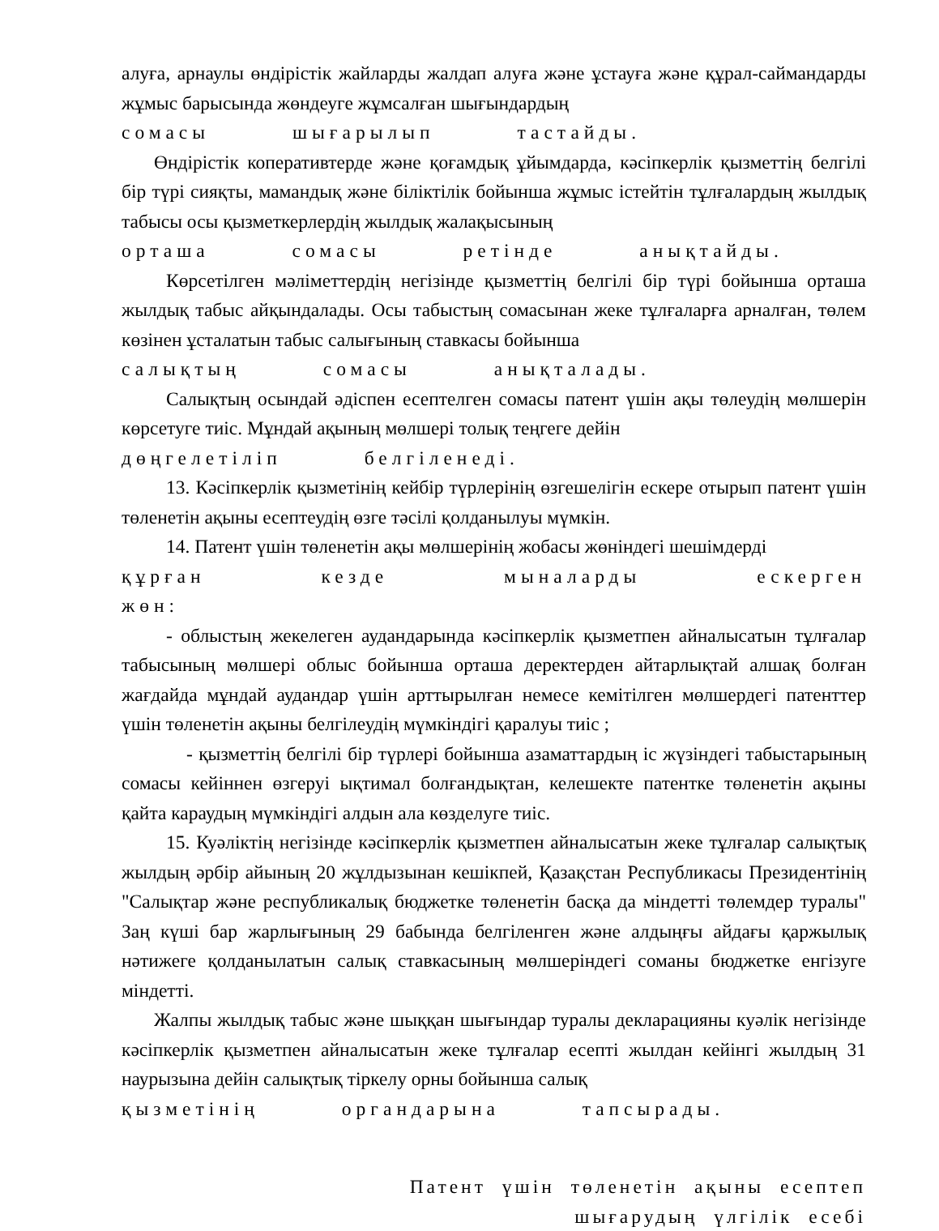алуға, арнаулы өндірістік жайларды жалдап алуға және ұстауға және құрал-саймандарды жұмыс барысында жөндеуге жұмсалған шығындардың
сомасы шығарылып тастайды.
Өндірістік коперативтерде және қоғамдық ұйымдарда, кәсіпкерлік қызметтің белгілі бір түрі сияқты, мамандық және біліктілік бойынша жұмыс істейтін тұлғалардың жылдық табысы осы қызметкерлердің жылдық жалақысының
орташа сомасы ретінде анықтайды.
Көрсетілген мәліметтердің негізінде қызметтің белгілі бір түрі бойынша орташа жылдық табыс айқындалады. Осы табыстың сомасынан жеке тұлғаларға арналған, төлем көзінен ұсталатын табыс салығының ставкасы бойынша
салықтың сомасы анықталады.
Салықтың осындай әдіспен есептелген сомасы патент үшін ақы төлеудің мөлшерін көрсетуге тиіс. Мұндай ақының мөлшері толық теңгеге дейін
дөңгелетіліп белгіленеді.
13. Кәсіпкерлік қызметінің кейбір түрлерінің өзгешелігін ескере отырып патент үшін төленетін ақыны есептеудің өзге тәсілі қолданылуы мүмкін.
14. Патент үшін төленетін ақы мөлшерінің жобасы жөніндегі шешімдерді
құрған кезде мыналарды ескерген жөн:
- облыстың жекелеген аудандарында кәсіпкерлік қызметпен айналысатын тұлғалар табысының мөлшері облыс бойынша орташа деректерден айтарлықтай алшақ болған жағдайда мұндай аудандар үшін арттырылған немесе кемітілген мөлшердегі патенттер үшін төленетін ақыны белгілеудің мүмкіндігі қаралуы тиіс ;
- қызметтің белгілі бір түрлері бойынша азаматтардың іс жүзіндегі табыстарының сомасы кейіннен өзгеруі ықтимал болғандықтан, келешекте патентке төленетін ақыны қайта караудың мүмкіндігі алдын ала көзделуге тиіс.
15. Куәліктің негізінде кәсіпкерлік қызметпен айналысатын жеке тұлғалар салықтық жылдың әрбір айының 20 жұлдызынан кешікпей, Қазақстан Республикасы Президентінің "Салықтар және республикалық бюджетке төленетін басқа да міндетті төлемдер туралы" Заң күші бар жарлығының 29 бабында белгіленген және алдыңғы айдағы қаржылық нәтижеге қолданылатын салық ставкасының мөлшеріндегі соманы бюджетке енгізуге міндетті.
Жалпы жылдық табыс және шыққан шығындар туралы декларацияны куәлік негізінде кәсіпкерлік қызметпен айналысатын жеке тұлғалар есепті жылдан кейінгі жылдың 31 наурызына дейін салықтық тіркелу орны бойынша салық
қызметінің органдарына тапсырады.
Патент үшін төленетін ақыны есептеп
шығарудың үлгілік есебі